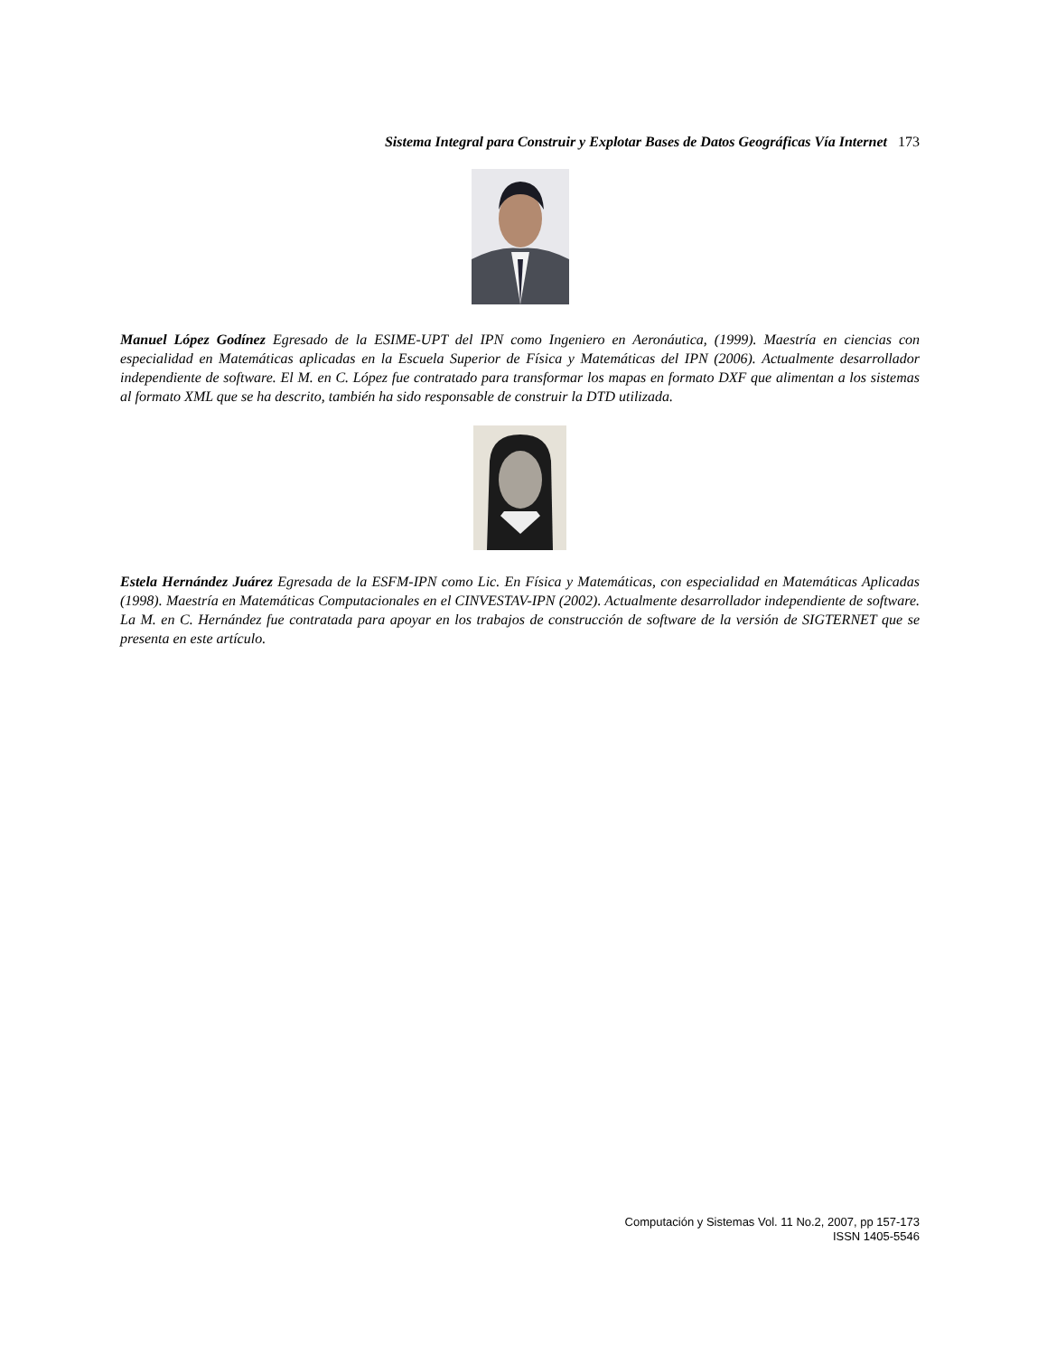Sistema Integral para Construir y Explotar Bases de Datos Geográficas Vía Internet 173
Manuel López Godínez Egresado de la ESIME-UPT del IPN como Ingeniero en Aeronáutica, (1999). Maestría en ciencias con especialidad en Matemáticas aplicadas en la Escuela Superior de Física y Matemáticas del IPN (2006). Actualmente desarrollador independiente de software. El M. en C. López fue contratado para transformar los mapas en formato DXF que alimentan a los sistemas al formato XML que se ha descrito, también ha sido responsable de construir la DTD utilizada.
Estela Hernández Juárez Egresada de la ESFM-IPN como Lic. En Física y Matemáticas, con especialidad en Matemáticas Aplicadas (1998). Maestría en Matemáticas Computacionales en el CINVESTAV-IPN (2002). Actualmente desarrollador independiente de software. La M. en C. Hernández fue contratada para apoyar en los trabajos de construcción de software de la versión de SIGTERNET que se presenta en este artículo.
Computación y Sistemas Vol. 11 No.2, 2007, pp 157-173
ISSN 1405-5546